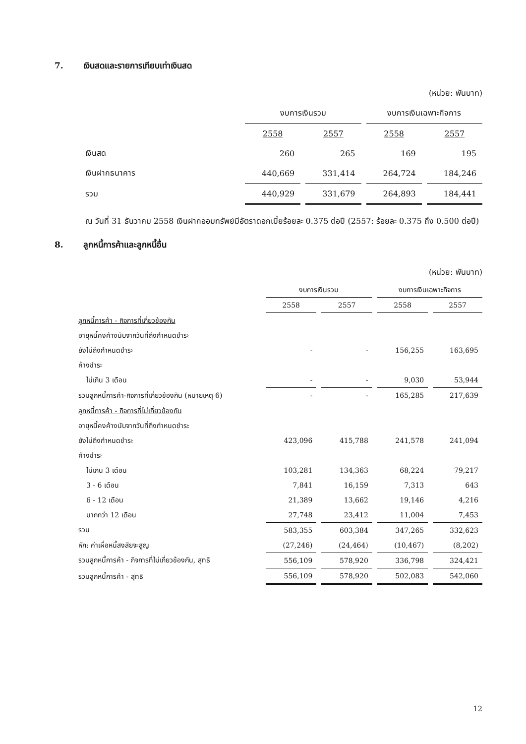7. เงินสดและรายการเทียบเท่าเงินสด
(หน่วย: พันบาท)
| | งบการเงินรวม | | งบการเงินเฉพาะกิจการ | |
| --- | --- | --- | --- | --- |
| | 2558 | 2557 | 2558 | 2557 |
| เงินสด | 260 | 265 | 169 | 195 |
| เงินฝากธนาคาร | 440,669 | 331,414 | 264,724 | 184,246 |
| รวม | 440,929 | 331,679 | 264,893 | 184,441 |
ณ วันที่ 31 ธันวาคม 2558 เงินฝากออมทรัพย์มีอัตราดอกเบี้ยร้อยละ 0.375 ต่อปี (2557: ร้อยละ 0.375 ถึง 0.500 ต่อปี)
8. ลูกหนี้การค้าและลูกหนี้อื่น
(หน่วย: พันบาท)
| | งบการเงินรวม | | งบการเงินเฉพาะกิจการ | |
| --- | --- | --- | --- | --- |
| | 2558 | 2557 | 2558 | 2557 |
| ลูกหนี้การค้า - กิจการที่เกี่ยวข้องกัน | | | | |
| อายุหนี้คงค้างนับจากวันที่ถึงกำหนดชำระ | | | | |
| ยังไม่ถึงกำหนดชำระ | - | - | 156,255 | 163,695 |
| ค้างชำระ | | | | |
| ไม่เกิน 3 เดือน | - | - | 9,030 | 53,944 |
| รวมลูกหนี้การค้า-กิจการที่เกี่ยวข้องกัน (หมายเหตุ 6) | - | - | 165,285 | 217,639 |
| ลูกหนี้การค้า - กิจการที่ไม่เกี่ยวข้องกัน | | | | |
| อายุหนี้คงค้างนับจากวันที่ถึงกำหนดชำระ | | | | |
| ยังไม่ถึงกำหนดชำระ | 423,096 | 415,788 | 241,578 | 241,094 |
| ค้างชำระ | | | | |
| ไม่เกิน 3 เดือน | 103,281 | 134,363 | 68,224 | 79,217 |
| 3 - 6 เดือน | 7,841 | 16,159 | 7,313 | 643 |
| 6 - 12 เดือน | 21,389 | 13,662 | 19,146 | 4,216 |
| มากกว่า 12 เดือน | 27,748 | 23,412 | 11,004 | 7,453 |
| รวม | 583,355 | 603,384 | 347,265 | 332,623 |
| หัก: ค่าเผื่อหนี้สงสัยจะสูญ | (27,246) | (24,464) | (10,467) | (8,202) |
| รวมลูกหนี้การค้า - กิจการที่ไม่เกี่ยวข้องกัน, สุทธิ | 556,109 | 578,920 | 336,798 | 324,421 |
| รวมลูกหนี้การค้า - สุทธิ | 556,109 | 578,920 | 502,083 | 542,060 |
12